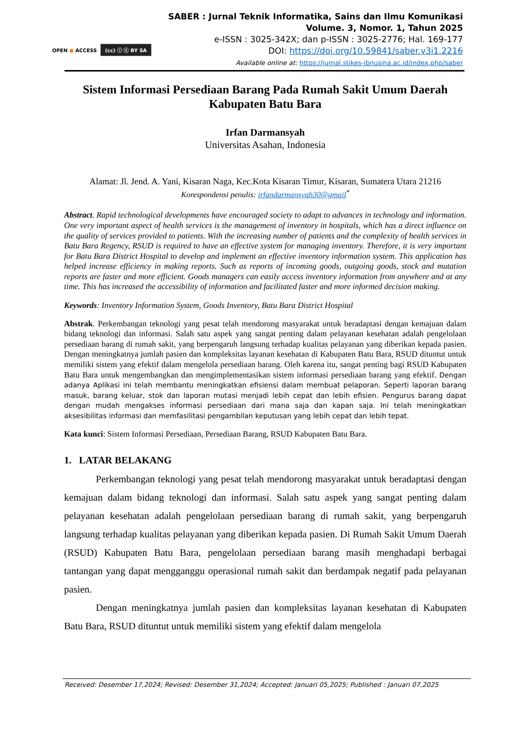SABER : Jurnal Teknik Informatika, Sains dan Ilmu Komunikasi
Volume. 3, Nomor. 1, Tahun 2025
e-ISSN : 3025-342X; dan p-ISSN : 3025-2776; Hal. 169-177
DOI: https://doi.org/10.59841/saber.v3i1.2216
Available online at: https://jurnal.stikes-ibnusina.ac.id/index.php/saber
OPEN ● ACCESS (cc) ⓘ ⓢ BY SA
Sistem Informasi Persediaan Barang Pada Rumah Sakit Umum Daerah Kabupaten Batu Bara
Irfan Darmansyah
Universitas Asahan, Indonesia
Alamat: Jl. Jend. A. Yani, Kisaran Naga, Kec.Kota Kisaran Timur, Kisaran, Sumatera Utara 21216
Korespondensi penulis: irfandarmansyah30@gmail<sup>*</sup>
Abstract. Rapid technological developments have encouraged society to adapt to advances in technology and information. One very important aspect of health services is the management of inventory in hospitals, which has a direct influence on the quality of services provided to patients. With the increasing number of patients and the complexity of health services in Batu Bara Regency, RSUD is required to have an effective system for managing inventory. Therefore, it is very important for Batu Bara District Hospital to develop and implement an effective inventory information system. This application has helped increase efficiency in making reports. Such as reports of incoming goods, outgoing goods, stock and mutation reports are faster and more efficient. Goods managers can easily access inventory information from anywhere and at any time. This has increased the accessibility of information and facilitated faster and more informed decision making.
Keywords: Inventory Information System, Goods Inventory, Batu Bara District Hospital
Abstrak. Perkembangan teknologi yang pesat telah mendorong masyarakat untuk beradaptasi dengan kemajuan dalam bidang teknologi dan informasi. Salah satu aspek yang sangat penting dalam pelayanan kesehatan adalah pengelolaan persediaan barang di rumah sakit, yang berpengaruh langsung terhadap kualitas pelayanan yang diberikan kepada pasien. Dengan meningkatnya jumlah pasien dan kompleksitas layanan kesehatan di Kabupaten Batu Bara, RSUD dituntut untuk memiliki sistem yang efektif dalam mengelola persediaan barang. Oleh karena itu, sangat penting bagi RSUD Kabupaten Batu Bara untuk mengembangkan dan mengimplementasikan sistem informasi persediaan barang yang efektif. Dengan adanya Aplikasi ini telah membantu meningkatkan efisiensi dalam membuat pelaporan. Seperti laporan barang masuk, barang keluar, stok dan laporan mutasi menjadi lebih cepat dan lebih efisien. Pengurus barang dapat dengan mudah mengakses informasi persediaan dari mana saja dan kapan saja. Ini telah meningkatkan aksesibilitas informasi dan memfasilitasi pengambilan keputusan yang lebih cepat dan lebih tepat.
Kata kunci: Sistem Informasi Persediaan, Persediaan Barang, RSUD Kabupaten Batu Bara.
1. LATAR BELAKANG
Perkembangan teknologi yang pesat telah mendorong masyarakat untuk beradaptasi dengan kemajuan dalam bidang teknologi dan informasi. Salah satu aspek yang sangat penting dalam pelayanan kesehatan adalah pengelolaan persediaan barang di rumah sakit, yang berpengaruh langsung terhadap kualitas pelayanan yang diberikan kepada pasien. Di Rumah Sakit Umum Daerah (RSUD) Kabupaten Batu Bara, pengelolaan persediaan barang masih menghadapi berbagai tantangan yang dapat mengganggu operasional rumah sakit dan berdampak negatif pada pelayanan pasien.
Dengan meningkatnya jumlah pasien dan kompleksitas layanan kesehatan di Kabupaten Batu Bara, RSUD dituntut untuk memiliki sistem yang efektif dalam mengelola
Received: Desember 17,2024; Revised: Desember 31,2024; Accepted: Januari 05,2025; Published : Januari 07,2025